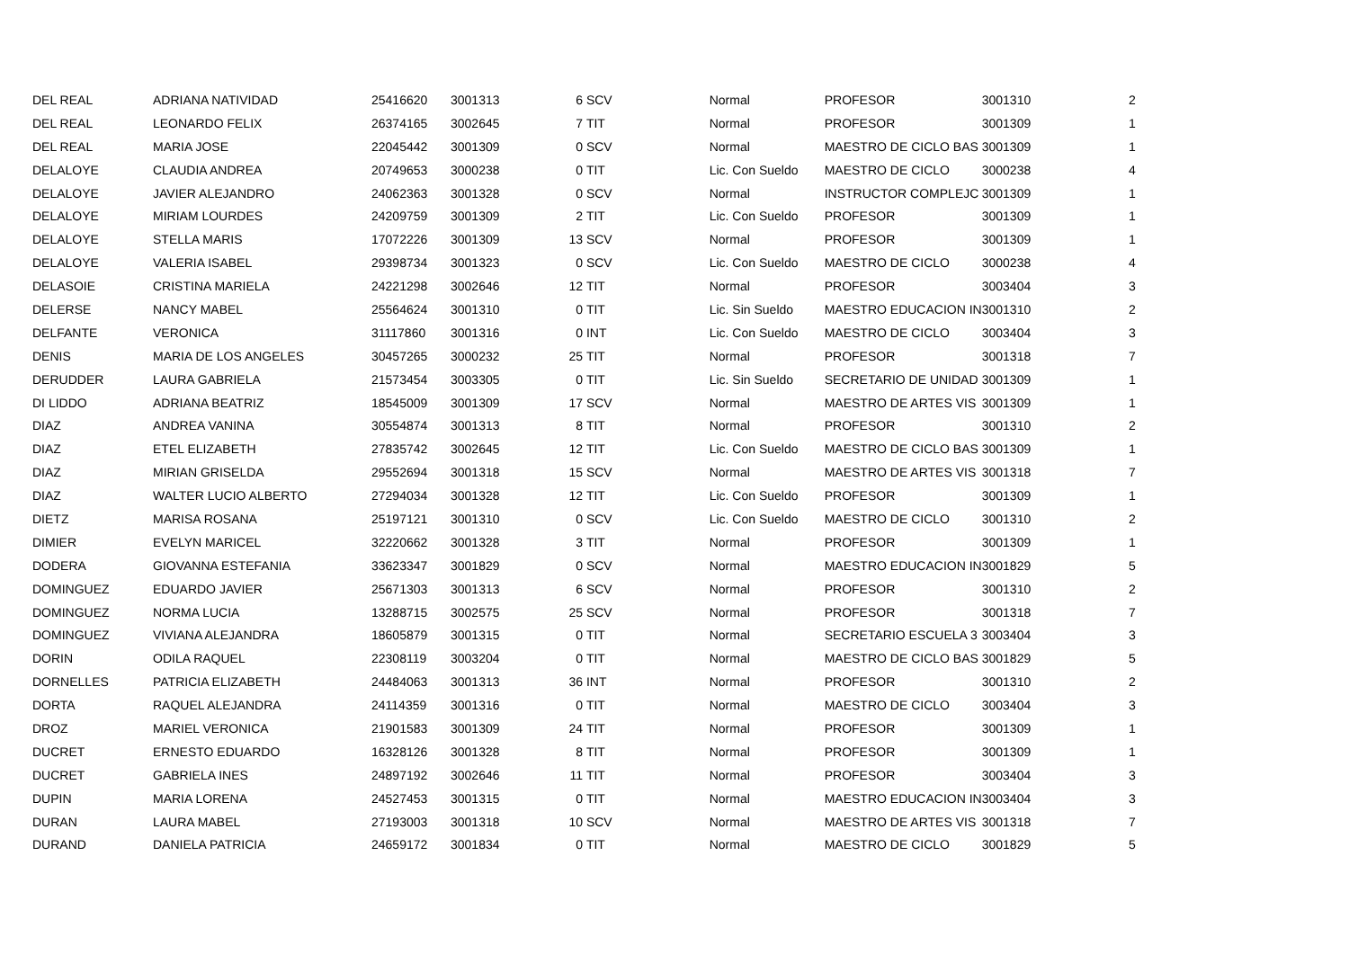| DEL REAL | ADRIANA NATIVIDAD | 25416620 | 3001313 | 6 | SCV | | Normal | PROFESOR | 3001310 | 2 |
| DEL REAL | LEONARDO FELIX | 26374165 | 3002645 | 7 | TIT | | Normal | PROFESOR | 3001309 | 1 |
| DEL REAL | MARIA JOSE | 22045442 | 3001309 | 0 | SCV | | Normal | MAESTRO DE CICLO BAS | 3001309 | 1 |
| DELALOYE | CLAUDIA ANDREA | 20749653 | 3000238 | 0 | TIT | | Lic. Con Sueldo | MAESTRO DE CICLO | 3000238 | 4 |
| DELALOYE | JAVIER ALEJANDRO | 24062363 | 3001328 | 0 | SCV | | Normal | INSTRUCTOR COMPLEJC | 3001309 | 1 |
| DELALOYE | MIRIAM LOURDES | 24209759 | 3001309 | 2 | TIT | | Lic. Con Sueldo | PROFESOR | 3001309 | 1 |
| DELALOYE | STELLA MARIS | 17072226 | 3001309 | 13 | SCV | | Normal | PROFESOR | 3001309 | 1 |
| DELALOYE | VALERIA ISABEL | 29398734 | 3001323 | 0 | SCV | | Lic. Con Sueldo | MAESTRO DE CICLO | 3000238 | 4 |
| DELASOIE | CRISTINA MARIELA | 24221298 | 3002646 | 12 | TIT | | Normal | PROFESOR | 3003404 | 3 |
| DELERSE | NANCY MABEL | 25564624 | 3001310 | 0 | TIT | | Lic. Sin Sueldo | MAESTRO EDUCACION IN | 3001310 | 2 |
| DELFANTE | VERONICA | 31117860 | 3001316 | 0 | INT | | Lic. Con Sueldo | MAESTRO DE CICLO | 3003404 | 3 |
| DENIS | MARIA DE LOS ANGELES | 30457265 | 3000232 | 25 | TIT | | Normal | PROFESOR | 3001318 | 7 |
| DERUDDER | LAURA GABRIELA | 21573454 | 3003305 | 0 | TIT | | Lic. Sin Sueldo | SECRETARIO DE UNIDAD | 3001309 | 1 |
| DI LIDDO | ADRIANA BEATRIZ | 18545009 | 3001309 | 17 | SCV | | Normal | MAESTRO DE ARTES VIS | 3001309 | 1 |
| DIAZ | ANDREA VANINA | 30554874 | 3001313 | 8 | TIT | | Normal | PROFESOR | 3001310 | 2 |
| DIAZ | ETEL ELIZABETH | 27835742 | 3002645 | 12 | TIT | | Lic. Con Sueldo | MAESTRO DE CICLO BAS | 3001309 | 1 |
| DIAZ | MIRIAN GRISELDA | 29552694 | 3001318 | 15 | SCV | | Normal | MAESTRO DE ARTES VIS | 3001318 | 7 |
| DIAZ | WALTER LUCIO ALBERTO | 27294034 | 3001328 | 12 | TIT | | Lic. Con Sueldo | PROFESOR | 3001309 | 1 |
| DIETZ | MARISA ROSANA | 25197121 | 3001310 | 0 | SCV | | Lic. Con Sueldo | MAESTRO DE CICLO | 3001310 | 2 |
| DIMIER | EVELYN MARICEL | 32220662 | 3001328 | 3 | TIT | | Normal | PROFESOR | 3001309 | 1 |
| DODERA | GIOVANNA ESTEFANIA | 33623347 | 3001829 | 0 | SCV | | Normal | MAESTRO EDUCACION IN | 3001829 | 5 |
| DOMINGUEZ | EDUARDO JAVIER | 25671303 | 3001313 | 6 | SCV | | Normal | PROFESOR | 3001310 | 2 |
| DOMINGUEZ | NORMA LUCIA | 13288715 | 3002575 | 25 | SCV | | Normal | PROFESOR | 3001318 | 7 |
| DOMINGUEZ | VIVIANA ALEJANDRA | 18605879 | 3001315 | 0 | TIT | | Normal | SECRETARIO ESCUELA 3 | 3003404 | 3 |
| DORIN | ODILA RAQUEL | 22308119 | 3003204 | 0 | TIT | | Normal | MAESTRO DE CICLO BAS | 3001829 | 5 |
| DORNELLES | PATRICIA ELIZABETH | 24484063 | 3001313 | 36 | INT | | Normal | PROFESOR | 3001310 | 2 |
| DORTA | RAQUEL ALEJANDRA | 24114359 | 3001316 | 0 | TIT | | Normal | MAESTRO DE CICLO | 3003404 | 3 |
| DROZ | MARIEL VERONICA | 21901583 | 3001309 | 24 | TIT | | Normal | PROFESOR | 3001309 | 1 |
| DUCRET | ERNESTO EDUARDO | 16328126 | 3001328 | 8 | TIT | | Normal | PROFESOR | 3001309 | 1 |
| DUCRET | GABRIELA INES | 24897192 | 3002646 | 11 | TIT | | Normal | PROFESOR | 3003404 | 3 |
| DUPIN | MARIA LORENA | 24527453 | 3001315 | 0 | TIT | | Normal | MAESTRO EDUCACION IN | 3003404 | 3 |
| DURAN | LAURA MABEL | 27193003 | 3001318 | 10 | SCV | | Normal | MAESTRO DE ARTES VIS | 3001318 | 7 |
| DURAND | DANIELA PATRICIA | 24659172 | 3001834 | 0 | TIT | | Normal | MAESTRO DE CICLO | 3001829 | 5 |